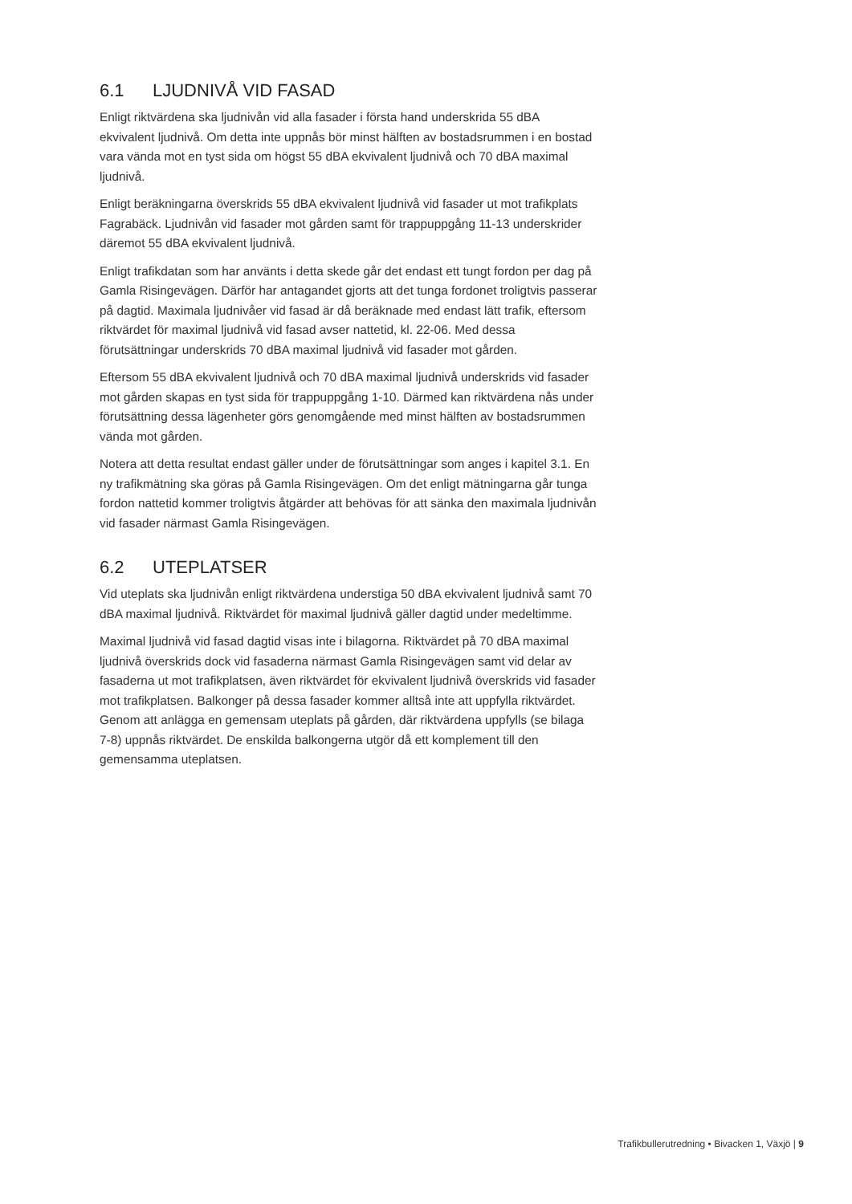6.1 LJUDNIVÅ VID FASAD
Enligt riktvärdena ska ljudnivån vid alla fasader i första hand underskrida 55 dBA ekvivalent ljudnivå. Om detta inte uppnås bör minst hälften av bostadsrummen i en bostad vara vända mot en tyst sida om högst 55 dBA ekvivalent ljudnivå och 70 dBA maximal ljudnivå.
Enligt beräkningarna överskrids 55 dBA ekvivalent ljudnivå vid fasader ut mot trafikplats Fagrabäck. Ljudnivån vid fasader mot gården samt för trappuppgång 11-13 underskrider däremot 55 dBA ekvivalent ljudnivå.
Enligt trafikdatan som har använts i detta skede går det endast ett tungt fordon per dag på Gamla Risingevägen. Därför har antagandet gjorts att det tunga fordonet troligtvis passerar på dagtid. Maximala ljudnivåer vid fasad är då beräknade med endast lätt trafik, eftersom riktvärdet för maximal ljudnivå vid fasad avser nattetid, kl. 22-06. Med dessa förutsättningar underskrids 70 dBA maximal ljudnivå vid fasader mot gården.
Eftersom 55 dBA ekvivalent ljudnivå och 70 dBA maximal ljudnivå underskrids vid fasader mot gården skapas en tyst sida för trappuppgång 1-10. Därmed kan riktvärdena nås under förutsättning dessa lägenheter görs genomgående med minst hälften av bostadsrummen vända mot gården.
Notera att detta resultat endast gäller under de förutsättningar som anges i kapitel 3.1. En ny trafikmätning ska göras på Gamla Risingevägen. Om det enligt mätningarna går tunga fordon nattetid kommer troligtvis åtgärder att behövas för att sänka den maximala ljudnivån vid fasader närmast Gamla Risingevägen.
6.2 UTEPLATSER
Vid uteplats ska ljudnivån enligt riktvärdena understiga 50 dBA ekvivalent ljudnivå samt 70 dBA maximal ljudnivå. Riktvärdet för maximal ljudnivå gäller dagtid under medeltimme.
Maximal ljudnivå vid fasad dagtid visas inte i bilagorna. Riktvärdet på 70 dBA maximal ljudnivå överskrids dock vid fasaderna närmast Gamla Risingevägen samt vid delar av fasaderna ut mot trafikplatsen, även riktvärdet för ekvivalent ljudnivå överskrids vid fasader mot trafikplatsen. Balkonger på dessa fasader kommer alltså inte att uppfylla riktvärdet. Genom att anlägga en gemensam uteplats på gården, där riktvärdena uppfylls (se bilaga 7-8) uppnås riktvärdet. De enskilda balkongerna utgör då ett komplement till den gemensamma uteplatsen.
Trafikbullerutredning • Bivacken 1, Växjö | 9